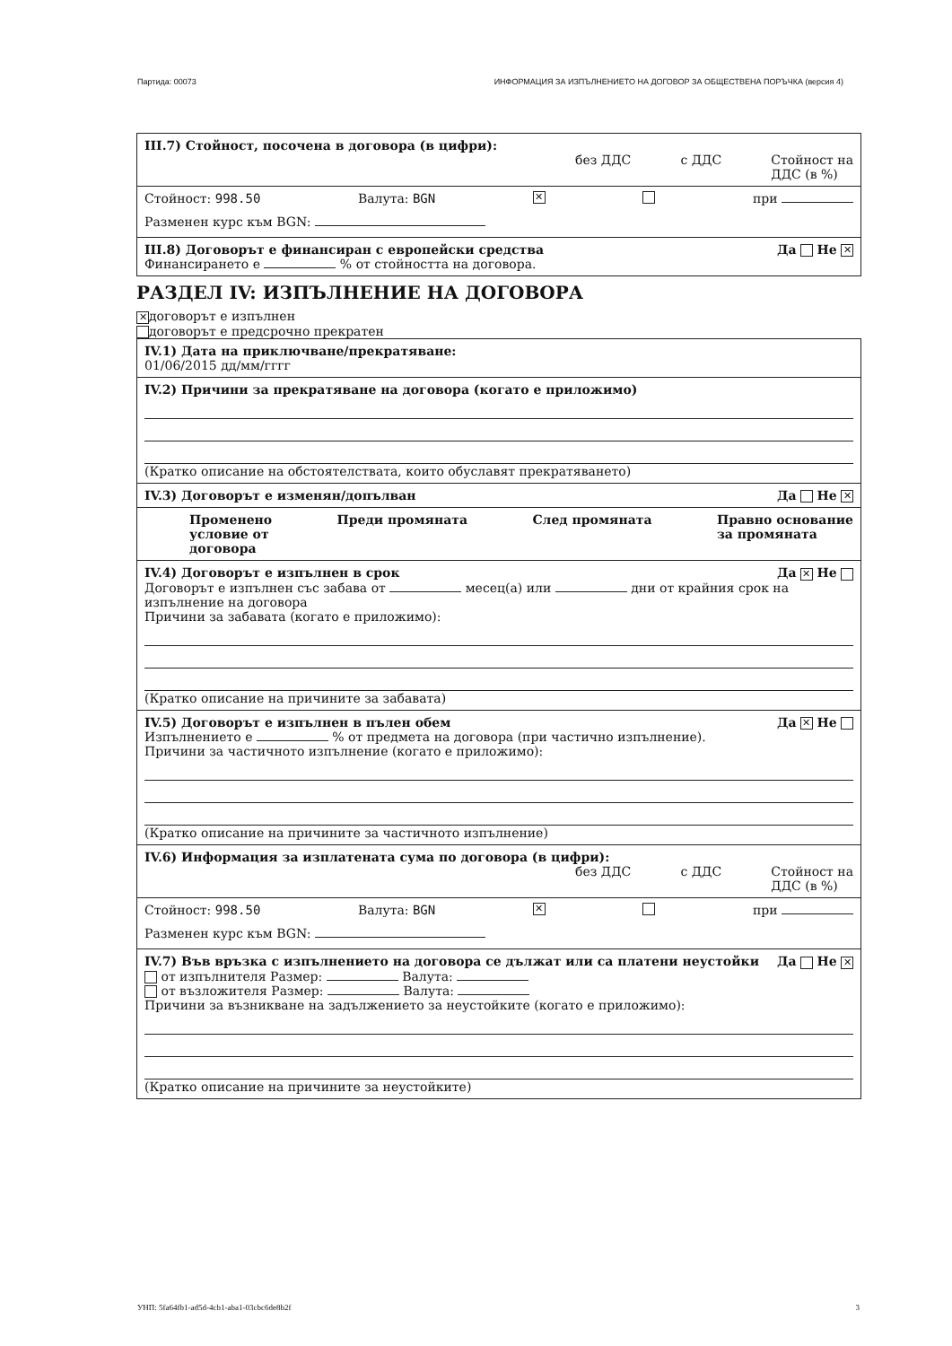Партида: 00073 ИНФОРМАЦИЯ ЗА ИЗПЪЛНЕНИЕТО НА ДОГОВОР ЗА ОБЩЕСТВЕНА ПОРЪЧКА (версия 4)
III.7) Стойност, посочена в договора (в цифри):
без ДДС с ДДС Стойност на
ДДС (в %)
Стойност: 998.50 Валута: BGN ✕ при
Разменен курс към BGN:
III.8) Договорът е финансиран с европейски средства Да Не ✕
Финансирането е % от стойността на договора.
РАЗДЕЛ IV: ИЗПЪЛНЕНИЕ НА ДОГОВОРА
✕ договорът е изпълнен
договорът е предсрочно прекратен
IV.1) Дата на приключване/прекратяване:
01/06/2015 дд/мм/гггг
IV.2) Причини за прекратяване на договора (когато е приложимо)
(Кратко описание на обстоятелствата, които обуславят прекратяването)
IV.3) Договорът е изменян/допълван Да Не ✕
Променено
условие от
договора Преди промяната След промяната Правно основание
за промяната
IV.4) Договорът е изпълнен в срок Да ✕ Не
Договорът е изпълнен със забава от месец(а) или дни от крайния срок на изпълнение на договора
Причини за забавата (когато е приложимо):
(Кратко описание на причините за забавата)
IV.5) Договорът е изпълнен в пълен обем Да ✕ Не
Изпълнението е % от предмета на договора (при частично изпълнение).
Причини за частичното изпълнение (когато е приложимо):
(Кратко описание на причините за частичното изпълнение)
IV.6) Информация за изплатената сума по договора (в цифри):
без ДДС с ДДС Стойност на
ДДС (в %)
Стойност: 998.50 Валута: BGN ✕ при
Разменен курс към BGN:
IV.7) Във връзка с изпълнението на договора се дължат или са платени неустойки Да Не ✕
от изпълнителя Размер: Валута:
от възложителя Размер: Валута:
Причини за възникване на задължението за неустойките (когато е приложимо):
(Кратко описание на причините за неустойките)
УНП: 5fa64fb1-ad5d-4cb1-aba1-03cbc6de8b2f 3